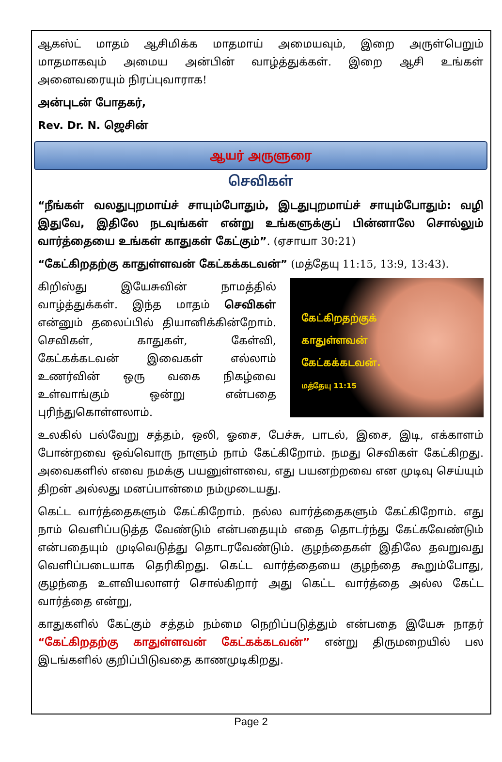ஆகஸ்ட் மாதம் ஆசிமிக்க மாதமாய் அமையவும், இறை அருள்பெறும் மாதமாகவும் அமைய அன்பின் வாழ்த்துக்கள். இறை ஆசி உங்கள் அனைவரையும் நிரப்புவாராக!
அன்புடன் போதகர்,
Rev. Dr. N. ஜெசின்
ஆயர் அருளுரை
செவிகள்
“நீங்கள் வலதுபுறமாய்ச் சாயும்போதும், இடதுபுறமாய்ச் சாயும்போதும்: வழி இதுவே, இதிலே நடவுங்கள் என்று உங்களுக்குப் பின்னாலே சொல்லும் வார்த்தையை உங்கள் காதுகள் கேட்கும்”. (ஏசாயா 30:21)
“கேட்கிறதற்கு காதுள்ளவன் கேட்கக்கடவன்” (மத்தேயு 11:15, 13:9, 13:43).
கிறிஸ்து இயேசுவின் நாமத்தில் வாழ்த்துக்கள். இந்த மாதம் செவிகள் என்னும் தலைப்பில் தியானிக்கின்றோம். செவிகள், காதுகள், கேள்வி, கேட்கக்கடவன் இவைகள் எல்லாம் உணர்வின் ஒரு வகை நிகழ்வை உள்வாங்கும் ஒன்று என்பதை புரிந்துகொள்ளலாம்.
கேட்கிறதற்குக்
காதுள்ளவன்
கேட்கக்கடவன்.
மத்தேயு 11:15
உலகில் பல்வேறு சத்தம், ஒலி, ஓசை, பேச்சு, பாடல், இசை, இடி, எக்காளம் போன்றவை ஒவ்வொரு நாளும் நாம் கேட்கிறோம். நமது செவிகள் கேட்கிறது. அவைகளில் எவை நமக்கு பயனுள்ளவை, எது பயனற்றவை என முடிவு செய்யும் திறன் அல்லது மனப்பான்மை நம்முடையது.
கெட்ட வார்த்தைகளும் கேட்கிறோம். நல்ல வார்த்தைகளும் கேட்கிறோம். எது நாம் வெளிப்படுத்த வேண்டும் என்பதையும் எதை தொடர்ந்து கேட்கவேண்டும் என்பதையும் முடிவெடுத்து தொடரவேண்டும். குழந்தைகள் இதிலே தவறுவது வெளிப்படையாக தெரிகிறது. கெட்ட வார்த்தையை குழந்தை கூறும்போது, குழந்தை உளவியலாளர் சொல்கிறார் அது கெட்ட வார்த்தை அல்ல கேட்ட வார்த்தை என்று,
காதுகளில் கேட்கும் சத்தம் நம்மை நெறிப்படுத்தும் என்பதை இயேசு நாதர் “கேட்கிறதற்கு காதுள்ளவன் கேட்கக்கடவன்” என்று திருமறையில் பல இடங்களில் குறிப்பிடுவதை காணமுடிகிறது.
Page 2